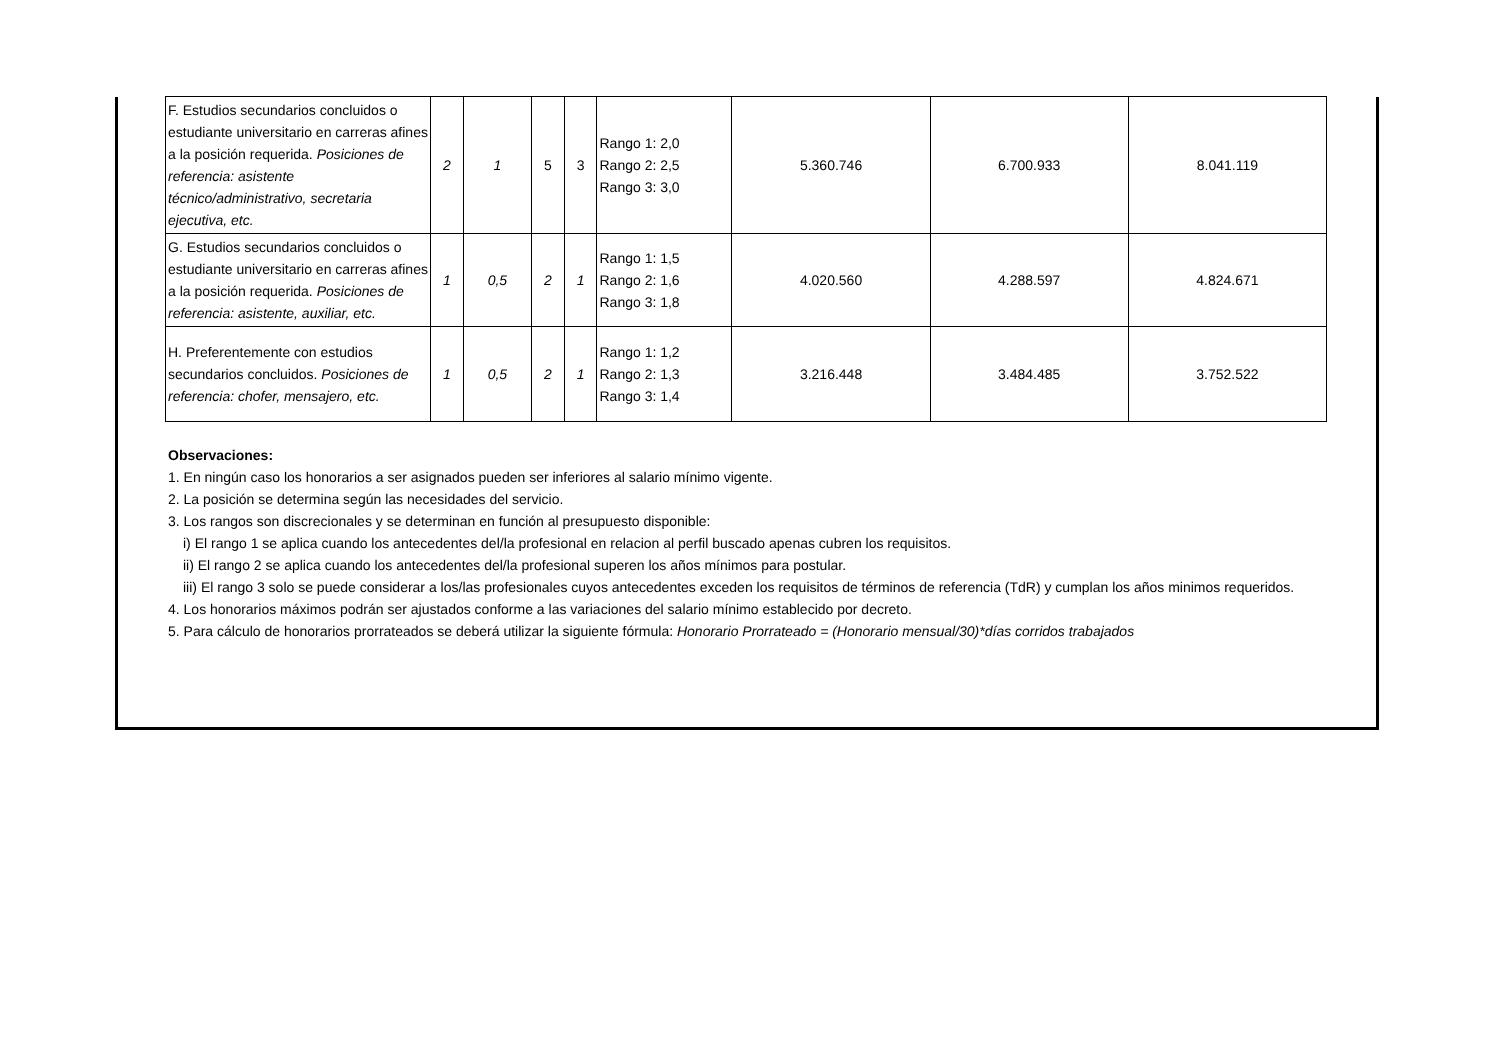| F. Estudios secundarios concluidos o estudiante universitario en carreras afines a la posición requerida. Posiciones de referencia: asistente técnico/administrativo, secretaria ejecutiva, etc. | 2 | 1 | 5 | 3 | Rango 1: 2,0 Rango 2: 2,5 Rango 3: 3,0 | 5.360.746 | 6.700.933 | 8.041.119 |
| G. Estudios secundarios concluidos o estudiante universitario en carreras afines a la posición requerida. Posiciones de referencia: asistente, auxiliar, etc. | 1 | 0,5 | 2 | 1 | Rango 1: 1,5 Rango 2: 1,6 Rango 3: 1,8 | 4.020.560 | 4.288.597 | 4.824.671 |
| H. Preferentemente con estudios secundarios concluidos. Posiciones de referencia: chofer, mensajero, etc. | 1 | 0,5 | 2 | 1 | Rango 1: 1,2 Rango 2: 1,3 Rango 3: 1,4 | 3.216.448 | 3.484.485 | 3.752.522 |
Observaciones:
1. En ningún caso los honorarios a ser asignados pueden ser inferiores al salario mínimo vigente.
2. La posición se determina según las necesidades del servicio.
3. Los rangos son discrecionales y se determinan en función al presupuesto disponible:
i) El rango 1 se aplica cuando los antecedentes del/la profesional en relacion al perfil buscado apenas cubren los requisitos.
ii) El rango 2 se aplica cuando los antecedentes del/la profesional superen los años mínimos para postular.
iii) El rango 3 solo se puede considerar a los/las profesionales cuyos antecedentes exceden los requisitos de términos de referencia (TdR) y cumplan los años minimos requeridos.
4. Los honorarios máximos podrán ser ajustados conforme a las variaciones del salario mínimo establecido por decreto.
5. Para cálculo de honorarios prorrateados se deberá utilizar la siguiente fórmula: Honorario Prorrateado = (Honorario mensual/30)*días corridos trabajados